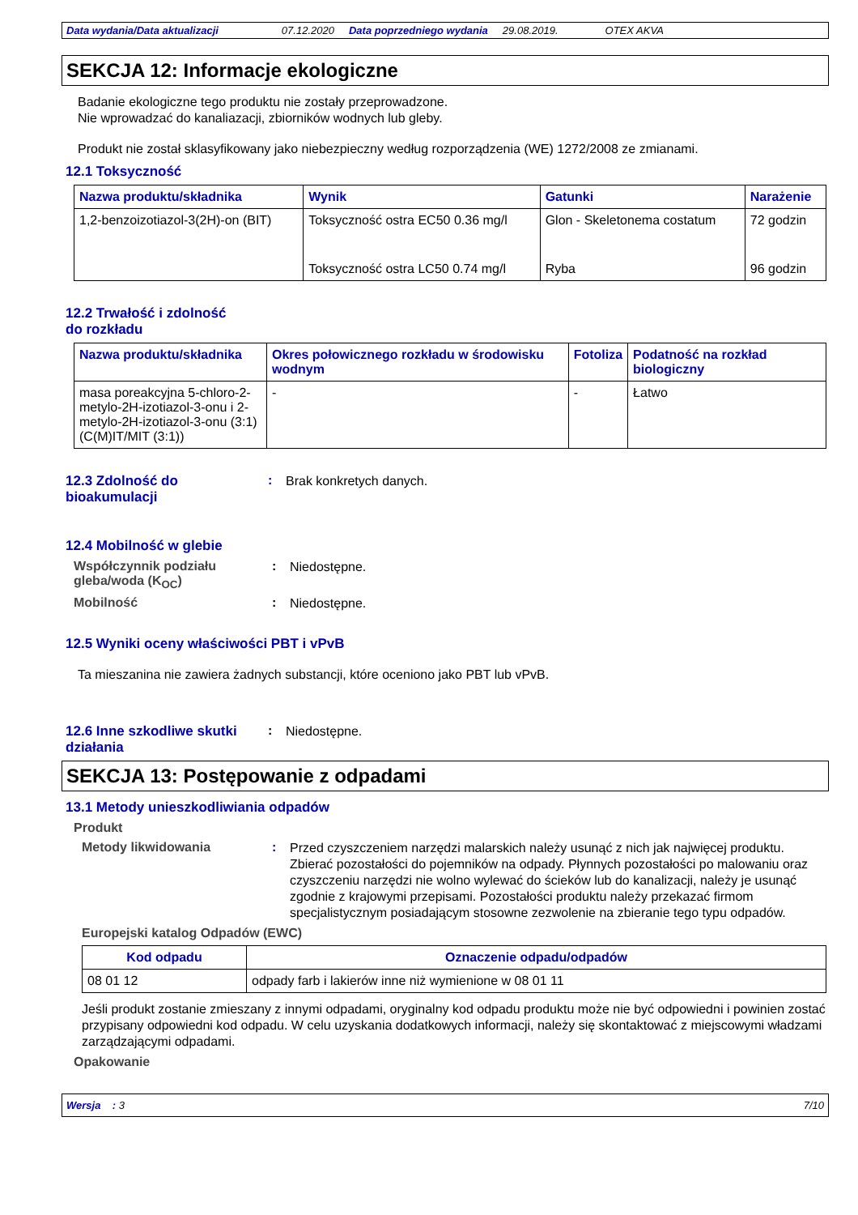Data wydania/Data aktualizacji 07.12.2020 Data poprzedniego wydania 29.08.2019. OTEX AKVA
SEKCJA 12: Informacje ekologiczne
Badanie ekologiczne tego produktu nie zostały przeprowadzone.
Nie wprowadzać do kanaliazacji, zbiorników wodnych lub gleby.
Produkt nie został sklasyfikowany jako niebezpieczny według rozporządzenia (WE) 1272/2008 ze zmianami.
12.1 Toksyczność
| Nazwa produktu/składnika | Wynik | Gatunki | Narażenie |
| --- | --- | --- | --- |
| 1,2-benzoizotiazol-3(2H)-on (BIT) | Toksyczność ostra EC50 0.36 mg/l | Glon - Skeletonema costatum | 72 godzin |
| | Toksyczność ostra LC50 0.74 mg/l | Ryba | 96 godzin |
12.2 Trwałość i zdolność
do rozkładu
| Nazwa produktu/składnika | Okres połowicznego rozkładu w środowisku wodnym | Fotoliza | Podatność na rozkład biologiczny |
| --- | --- | --- | --- |
| masa poreakcyjna 5-chloro-2-metylo-2H-izotiazol-3-onu i 2-metylo-2H-izotiazol-3-onu (3:1) (C(M)IT/MIT (3:1)) | - | - | Łatwo |
12.3 Zdolność do bioakumulacji
:
Brak konkretych danych.
12.4 Mobilność w glebie
Współczynnik podziału gleba/woda (K<sub>OC</sub>)
:
Niedostępne.
Mobilność :
Niedostępne.
12.5 Wyniki oceny właściwości PBT i vPvB
Ta mieszanina nie zawiera żadnych substancji, które oceniono jako PBT lub vPvB.
12.6 Inne szkodliwe skutki działania
:
Niedostępne.
SEKCJA 13: Postępowanie z odpadami
13.1 Metody unieszkodliwiania odpadów
Produkt
Metody likwidowania :
Przed czyszczeniem narzędzi malarskich należy usunąć z nich jak najwięcej produktu. Zbierać pozostałości do pojemników na odpady. Płynnych pozostałości po malowaniu oraz czyszczeniu narzędzi nie wolno wylewać do ścieków lub do kanalizacji, należy je usunąć zgodnie z krajowymi przepisami. Pozostałości produktu należy przekazać firmom specjalistycznym posiadającym stosowne zezwolenie na zbieranie tego typu odpadów.
Europejski katalog Odpadów (EWC)
| Kod odpadu | Oznaczenie odpadu/odpadów |
| --- | --- |
| 08 01 12 | odpady farb i lakierów inne niż wymienione w 08 01 11 |
Jeśli produkt zostanie zmieszany z innymi odpadami, oryginalny kod odpadu produktu może nie być odpowiedni i powinien zostać przypisany odpowiedni kod odpadu. W celu uzyskania dodatkowych informacji, należy się skontaktować z miejscowymi władzami zarządzającymi odpadami.
Opakowanie
Wersja : 3 7/10